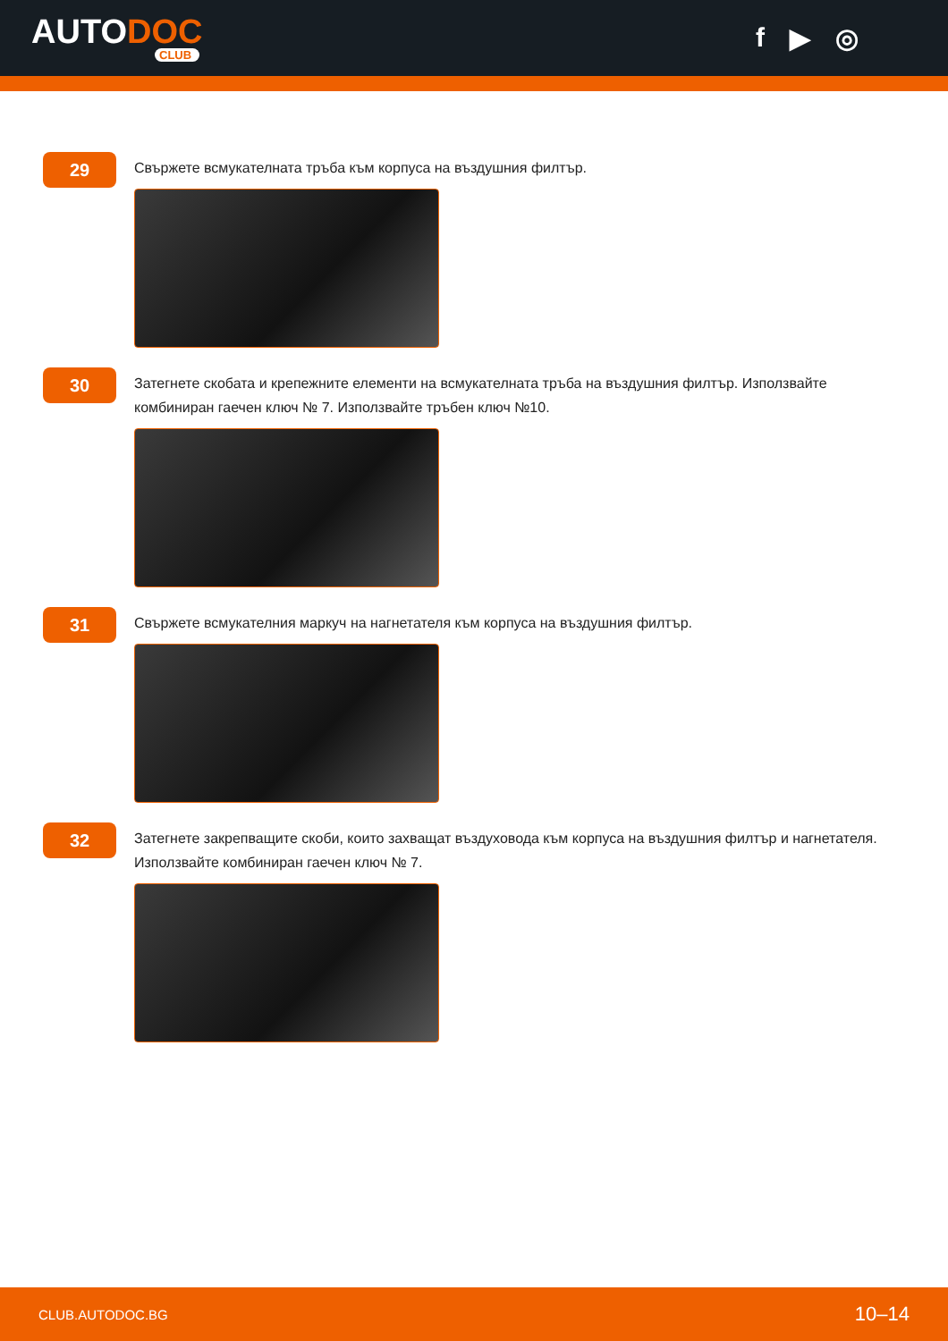AUTODOC
CLUB
f ▶ ◎
29
Свържете всмукателната тръба към корпуса на въздушния филтър.
30
Затегнете скобата и крепежните елементи на всмукателната тръба на въздушния филтър. Използвайте комбиниран гаечен ключ № 7. Използвайте тръбен ключ №10.
31
Свържете всмукателния маркуч на нагнетателя към корпуса на въздушния филтър.
32
Затегнете закрепващите скоби, които захващат въздуховода към корпуса на въздушния филтър и нагнетателя. Използвайте комбиниран гаечен ключ № 7.
CLUB.AUTODOC.BG 10–14